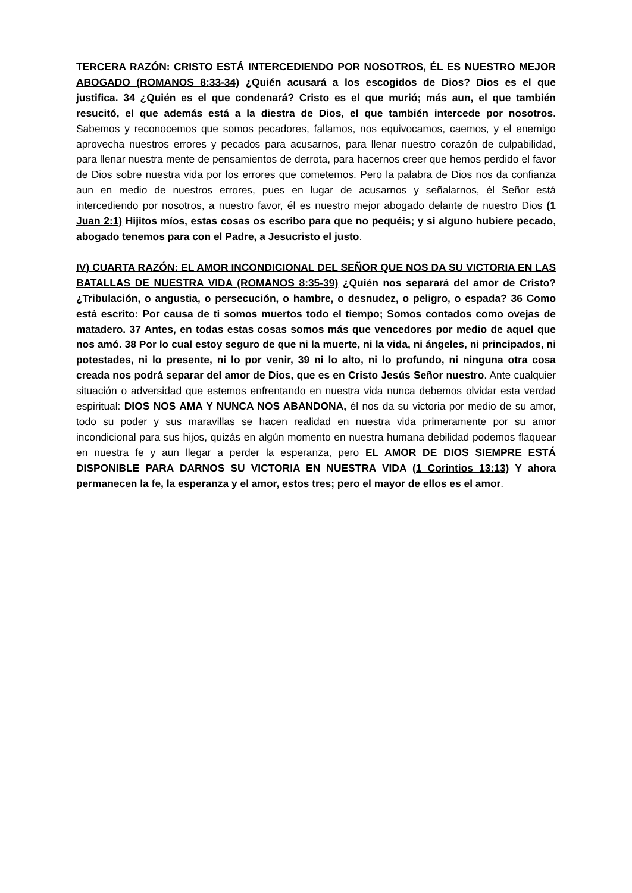TERCERA RAZÓN: CRISTO ESTÁ INTERCEDIENDO POR NOSOTROS, ÉL ES NUESTRO MEJOR ABOGADO (ROMANOS 8:33-34) ¿Quién acusará a los escogidos de Dios? Dios es el que justifica. 34 ¿Quién es el que condenará? Cristo es el que murió; más aun, el que también resucitó, el que además está a la diestra de Dios, el que también intercede por nosotros. Sabemos y reconocemos que somos pecadores, fallamos, nos equivocamos, caemos, y el enemigo aprovecha nuestros errores y pecados para acusarnos, para llenar nuestro corazón de culpabilidad, para llenar nuestra mente de pensamientos de derrota, para hacernos creer que hemos perdido el favor de Dios sobre nuestra vida por los errores que cometemos. Pero la palabra de Dios nos da confianza aun en medio de nuestros errores, pues en lugar de acusarnos y señalarnos, él Señor está intercediendo por nosotros, a nuestro favor, él es nuestro mejor abogado delante de nuestro Dios (1 Juan 2:1) Hijitos míos, estas cosas os escribo para que no pequéis; y si alguno hubiere pecado, abogado tenemos para con el Padre, a Jesucristo el justo.
IV) CUARTA RAZÓN: EL AMOR INCONDICIONAL DEL SEÑOR QUE NOS DA SU VICTORIA EN LAS BATALLAS DE NUESTRA VIDA (ROMANOS 8:35-39) ¿Quién nos separará del amor de Cristo? ¿Tribulación, o angustia, o persecución, o hambre, o desnudez, o peligro, o espada? 36 Como está escrito: Por causa de ti somos muertos todo el tiempo; Somos contados como ovejas de matadero. 37 Antes, en todas estas cosas somos más que vencedores por medio de aquel que nos amó. 38 Por lo cual estoy seguro de que ni la muerte, ni la vida, ni ángeles, ni principados, ni potestades, ni lo presente, ni lo por venir, 39 ni lo alto, ni lo profundo, ni ninguna otra cosa creada nos podrá separar del amor de Dios, que es en Cristo Jesús Señor nuestro. Ante cualquier situación o adversidad que estemos enfrentando en nuestra vida nunca debemos olvidar esta verdad espiritual: DIOS NOS AMA Y NUNCA NOS ABANDONA, él nos da su victoria por medio de su amor, todo su poder y sus maravillas se hacen realidad en nuestra vida primeramente por su amor incondicional para sus hijos, quizás en algún momento en nuestra humana debilidad podemos flaquear en nuestra fe y aun llegar a perder la esperanza, pero EL AMOR DE DIOS SIEMPRE ESTÁ DISPONIBLE PARA DARNOS SU VICTORIA EN NUESTRA VIDA (1 Corintios 13:13) Y ahora permanecen la fe, la esperanza y el amor, estos tres; pero el mayor de ellos es el amor.